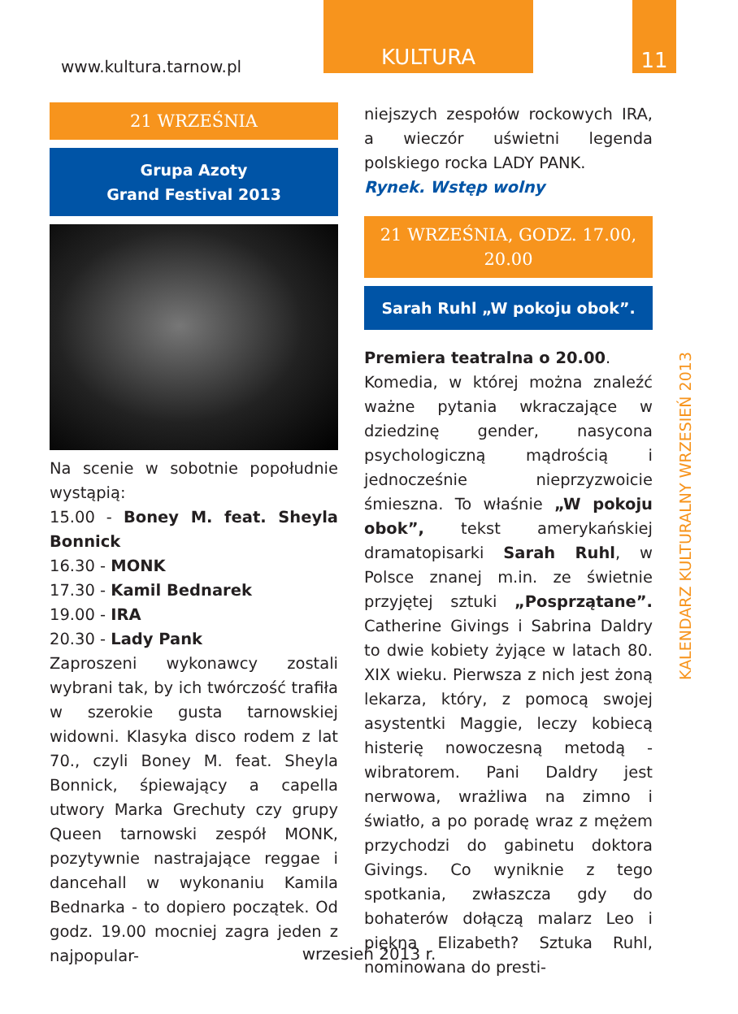www.kultura.tarnow.pl
KULTURA 11
21 WRZEŚNIA
Grupa Azoty
Grand Festival 2013
Na scenie w sobotnie popołudnie wystąpią:
15.00 - Boney M. feat. Sheyla Bonnick
16.30 - MONK
17.30 - Kamil Bednarek
19.00 - IRA
20.30 - Lady Pank
Zaproszeni wykonawcy zostali wybrani tak, by ich twórczość trafiła w szerokie gusta tarnowskiej widowni. Klasyka disco rodem z lat 70., czyli Boney M. feat. Sheyla Bonnick, śpiewający a capella utwory Marka Grechuty czy grupy Queen tarnowski zespół MONK, pozytywnie nastrajające reggae i dancehall w wykonaniu Kamila Bednarka - to dopiero początek. Od godz. 19.00 mocniej zagra jeden z najpopular-
niejszych zespołów rockowych IRA, a wieczór uświetni legenda polskiego rocka LADY PANK.
Rynek. Wstęp wolny
21 WRZEŚNIA, GODZ. 17.00, 20.00
Sarah Ruhl „W pokoju obok”.
Premiera teatralna o 20.00.
Komedia, w której można znaleźć ważne pytania wkraczające w dziedzinę gender, nasycona psychologiczną mądrością i jednocześnie nieprzyzwoicie śmieszna. To właśnie „W pokoju obok”, tekst amerykańskiej dramatopisarki Sarah Ruhl, w Polsce znanej m.in. ze świetnie przyjętej sztuki „Posprzątane”. Catherine Givings i Sabrina Daldry to dwie kobiety żyjące w latach 80. XIX wieku. Pierwsza z nich jest żoną lekarza, który, z pomocą swojej asystentki Maggie, leczy kobiecą histerię nowoczesną metodą - wibratorem. Pani Daldry jest nerwowa, wrażliwa na zimno i światło, a po poradę wraz z mężem przychodzi do gabinetu doktora Givings. Co wyniknie z tego spotkania, zwłaszcza gdy do bohaterów dołączą malarz Leo i piękna Elizabeth? Sztuka Ruhl, nominowana do presti-
KALENDARZ KULTURALNY WRZESIEŃ 2013
wrzesień 2013 r.